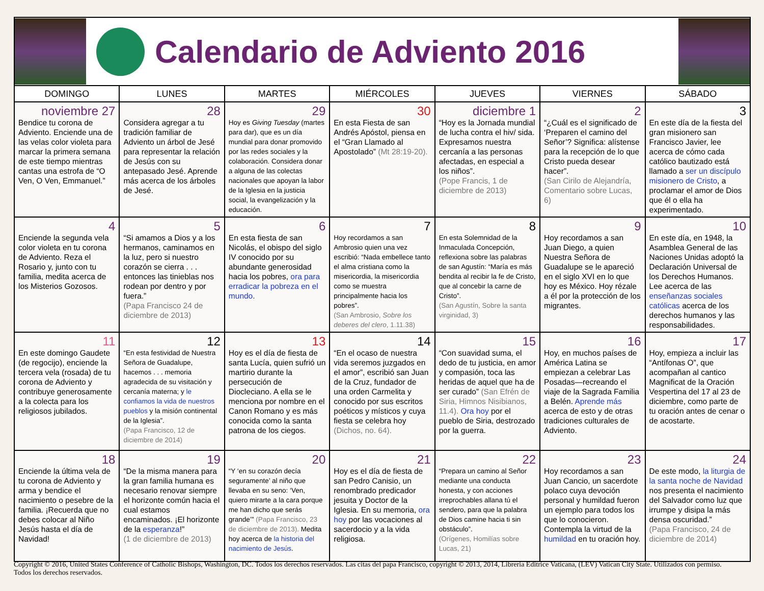Calendario de Adviento 2016
| DOMINGO | LUNES | MARTES | MIÉRCOLES | JUEVES | VIERNES | SÁBADO |
| --- | --- | --- | --- | --- | --- | --- |
| noviembre 27 Bendice tu corona de Adviento. Enciende una de las velas color violeta para marcar la primera semana de este tiempo mientras cantas una estrofa de “O Ven, O Ven, Emmanuel.” | 28 Considera agregar a tu tradición familiar de Adviento un árbol de Jesé para representar la relación de Jesús con su antepasado Jesé. Aprende más acerca de los árboles de Jesé. | 29 Hoy es Giving Tuesday (martes para dar), que es un día mundial para donar promovido por las redes sociales y la colaboración. Considera donar a alguna de las colectas nacionales que apoyan la labor de la Iglesia en la justicia social, la evangelización y la educación. | 30 En esta Fiesta de san Andrés Apóstol, piensa en el “Gran Llamado al Apostolado” (Mt 28:19-20). | diciembre 1 “Hoy es la Jornada mundial de lucha contra el hiv/ sida. Expresamos nuestra cercanía a las personas afectadas, en especial a los niños”. (Pope Francis, 1 de diciembre de 2013) | 2 “¿Cuál es el significado de ‘Preparen el camino del Señor’? Significa: alístense para la recepción de lo que Cristo pueda desear hacer”. (San Cirilo de Alejandría, Comentario sobre Lucas, 6) | 3 En este día de la fiesta del gran misionero san Francisco Javier, lee acerca de cómo cada católico bautizado está llamado a ser un discípulo misionero de Cristo , a proclamar el amor de Dios que él o ella ha experimentado. |
| 4 Enciende la segunda vela color violeta en tu corona de Adviento. Reza el Rosario y, junto con tu familia, medita acerca de los Misterios Gozosos. | 5 “Si amamos a Dios y a los hermanos, caminamos en la luz, pero si nuestro corazón se cierra . . . entonces las tinieblas nos rodean por dentro y por fuera.” (Papa Francisco 24 de diciembre de 2013) | 6 En esta fiesta de san Nicolás, el obispo del siglo IV conocido por su abundante generosidad hacia los pobres, ora para erradicar la pobreza en el mundo . | 7 Hoy recordamos a san Ambrosio quien una vez escribió: “Nada embellece tanto el alma cristiana como la misericordia, la misericordia como se muestra principalmente hacia los pobres”. (San Ambrosio, Sobre los deberes del clero , 1.11.38) | 8 En esta Solemnidad de la Inmaculada Concepción, reflexiona sobre las palabras de san Agustín: “María es más bendita al recibir la fe de Cristo, que al concebir la carne de Cristo”. (San Agustín, Sobre la santa virginidad, 3) | 9 Hoy recordamos a san Juan Diego, a quien Nuestra Señora de Guadalupe se le apareció en el siglo XVI en lo que hoy es México. Hoy rézale a él por la protección de los migrantes. | 10 En este día, en 1948, la Asamblea General de las Naciones Unidas adoptó la Declaración Universal de los Derechos Humanos. Lee acerca de las enseñanzas sociales católicas acerca de los derechos humanos y las responsabilidades. |
| 11 En este domingo Gaudete (de regocijo), enciende la tercera vela (rosada) de tu corona de Adviento y contribuye generosamente a la colecta para los religiosos jubilados. | 12 “En esta festividad de Nuestra Señora de Guadalupe, hacemos . . . memoria agradecida de su visitación y cercanía materna; y le confiamos la vida de nuestros pueblos y la misión continental de la Iglesia”. (Papa Francisco, 12 de diciembre de 2014) | 13 Hoy es el día de fiesta de santa Lucía, quien sufrió un martirio durante la persecución de Diocleciano. A ella se le menciona por nombre en el Canon Romano y es más conocida como la santa patrona de los ciegos. | 14 “En el ocaso de nuestra vida seremos juzgados en el amor”, escribió san Juan de la Cruz, fundador de una orden Carmelita y conocido por sus escritos poéticos y místicos y cuya fiesta se celebra hoy (Dichos, no. 64). | 15 “Con suavidad suma, el dedo de tu justicia, en amor y compasión, toca las heridas de aquel que ha de ser curado” (San Efrén de Siria, Himnos Nisibianos, 11.4). Ora hoy por el pueblo de Siria, destrozado por la guerra. | 16 Hoy, en muchos países de América Latina se empiezan a celebrar Las Posadas—recreando el viaje de la Sagrada Familia a Belén. Aprende más acerca de esto y de otras tradiciones culturales de Adviento. | 17 Hoy, empieza a incluir las “Antífonas O”, que acompañan al cantico Magnificat de la Oración Vespertina del 17 al 23 de diciembre, como parte de tu oración antes de cenar o de acostarte. |
| 18 Enciende la última vela de tu corona de Adviento y arma y bendice el nacimiento o pesebre de la familia. ¡Recuerda que no debes colocar al Niño Jesús hasta el día de Navidad! | 19 “De la misma manera para la gran familia humana es necesario renovar siempre el horizonte común hacia el cual estamos encaminados. ¡El horizonte de la esperanza !” (1 de diciembre de 2013) | 20 “Y ‘en su corazón decía seguramente’ al niño que llevaba en su seno: ‘Ven, quiero mirarte a la cara porque me han dicho que serás grande’” (Papa Francisco, 23 de diciembre de 2013). Medita hoy acerca de la historia del nacimiento de Jesús . | 21 Hoy es el día de fiesta de san Pedro Canisio, un renombrado predicador jesuita y Doctor de la Iglesia. En su memoria, ora hoy por las vocaciones al sacerdocio y a la vida religiosa. | 22 “Prepara un camino al Señor mediante una conducta honesta, y con acciones irreprochables allana tú el sendero, para que la palabra de Dios camine hacia ti sin obstáculo”. (Orígenes, Homilías sobre Lucas, 21) | 23 Hoy recordamos a san Juan Cancio, un sacerdote polaco cuya devoción personal y humildad fueron un ejemplo para todos los que lo conocieron. Contempla la virtud de la humildad en tu oración hoy. | 24 De este modo, la liturgia de la santa noche de Navidad nos presenta el nacimiento del Salvador como luz que irrumpe y disipa la más densa oscuridad.” (Papa Francisco, 24 de diciembre de 2014) |
Copyright © 2016, United States Conference of Catholic Bishops, Washington, DC. Todos los derechos reservados. Las citas del papa Francisco, copyright © 2013, 2014, Libreria Editrice Vaticana, (LEV) Vatican City State. Utilizados con permiso. Todos los derechos reservados.